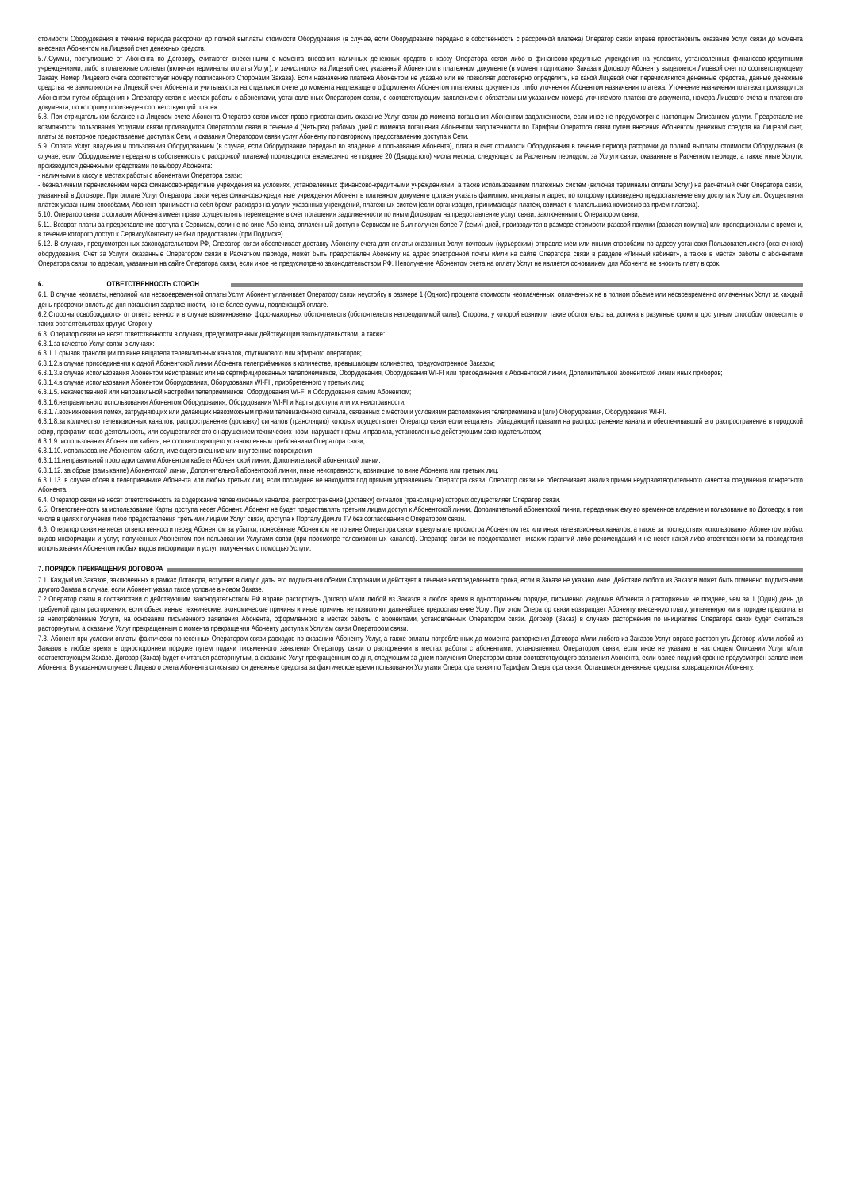стоимости Оборудования в течение периода рассрочки до полной выплаты стоимости Оборудования (в случае, если Оборудование передано в собственность с рассрочкой платежа) Оператор связи вправе приостановить оказание Услуг связи до момента внесения Абонентом на Лицевой счет денежных средств.
5.7.Суммы, поступившие от Абонента по Договору, считаются внесенными с момента внесения наличных денежных средств в кассу Оператора связи либо в финансово-кредитные учреждения на условиях, установленных финансово-кредитными учреждениями, либо в платежные системы (включая терминалы оплаты Услуг), и зачисляются на Лицевой счет, указанный Абонентом в платежном документе (в момент подписания Заказа к Договору Абоненту выделяется Лицевой счет по соответствующему Заказу. Номер Лицевого счета соответствует номеру подписанного Сторонами Заказа). Если назначение платежа Абонентом не указано или не позволяет достоверно определить, на какой Лицевой счет перечисляются денежные средства, данные денежные средства не зачисляются на Лицевой счет Абонента и учитываются на отдельном счете до момента надлежащего оформления Абонентом платежных документов, либо уточнения Абонентом назначения платежа. Уточнение назначения платежа производится Абонентом путем обращения к Оператору связи в местах работы с абонентами, установленных Оператором связи, с соответствующим заявлением с обязательным указанием номера уточняемого платежного документа, номера Лицевого счета и платежного документа, по которому произведен соответствующий платеж.
5.8. При отрицательном балансе на Лицевом счете Абонента Оператор связи имеет право приостановить оказание Услуг связи до момента погашения Абонентом задолженности, если иное не предусмотрено настоящим Описанием услуги. Предоставление возможности пользования Услугами связи производится Оператором связи в течение 4 (Четырех) рабочих дней с момента погашения Абонентом задолженности по Тарифам Оператора связи путем внесения Абонентом денежных средств на Лицевой счет, платы за повторное предоставление доступа к Сети, и оказания Оператором связи услуг Абоненту по повторному предоставлению доступа к Сети.
5.9. Оплата Услуг, владения и пользования Оборудованием (в случае, если Оборудование передано во владение и пользование Абонента), плата в счет стоимости Оборудования в течение периода рассрочки до полной выплаты стоимости Оборудования (в случае, если Оборудование передано в собственность с рассрочкой платежа) производится ежемесячно не позднее 20 (Двадцатого) числа месяца, следующего за Расчетным периодом, за Услуги связи, оказанные в Расчетном периоде, а также иные Услуги, производится денежными средствами по выбору Абонента:
- наличными в кассу в местах работы с абонентами Оператора связи;
- безналичным перечислением через финансово-кредитные учреждения на условиях, установленных финансово-кредитными учреждениями, а также использованием платежных систем (включая терминалы оплаты Услуг) на расчётный счёт Оператора связи, указанный в Договоре. При оплате Услуг Оператора связи через финансово-кредитные учреждения Абонент в платежном документе должен указать фамилию, инициалы и адрес, по которому произведено предоставление ему доступа к Услугам. Осуществляя платеж указанными способами, Абонент принимает на себя бремя расходов на услуги указанных учреждений, платежных систем (если организация, принимающая платеж, взимает с плательщика комиссию за прием платежа).
5.10. Оператор связи с согласия Абонента имеет право осуществлять перемещение в счет погашения задолженности по иным Договорам на предоставление услуг связи, заключенным с Оператором связи,
5.11. Возврат платы за предоставление доступа к Сервисам, если не по вине Абонента, оплаченный доступ к Сервисам не был получен более 7 (семи) дней, производится в размере стоимости разовой покупки (разовая покупка) или пропорционально времени, в течение которого доступ к Сервису/Контенту не был предоставлен (при Подписке).
5.12. В случаях, предусмотренных законодательством РФ, Оператор связи обеспечивает доставку Абоненту счета для оплаты оказанных Услуг почтовым (курьерским) отправлением или иными способами по адресу установки Пользовательского (оконечного) оборудования. Счет за Услуги, оказанные Оператором связи в Расчетном периоде, может быть предоставлен Абоненту на адрес электронной почты и/или на сайте Оператора связи в разделе «Личный кабинет», а также в местах работы с абонентами Оператора связи по адресам, указанным на сайте Оператора связи, если иное не предусмотрено законодательством РФ. Неполучение Абонентом счета на оплату Услуг не является основанием для Абонента не вносить плату в срок.
6. ОТВЕТСТВЕННОСТЬ СТОРОН
6.1. В случае неоплаты, неполной или несвоевременной оплаты Услуг Абонент уплачивает Оператору связи неустойку в размере 1 (Одного) процента стоимости неоплаченных, оплаченных не в полном объеме или несвоевременно оплаченных Услуг за каждый день просрочки вплоть до дня погашения задолженности, но не более суммы, подлежащей оплате.
6.2.Стороны освобождаются от ответственности в случае возникновения форс-мажорных обстоятельств (обстоятельств непреодолимой силы). Сторона, у которой возникли такие обстоятельства, должна в разумные сроки и доступным способом оповестить о таких обстоятельствах другую Сторону.
6.3. Оператор связи не несет ответственности в случаях, предусмотренных действующим законодательством, а также:
6.3.1.за качество Услуг связи в случаях:
6.3.1.1.срывов трансляции по вине вещателя телевизионных каналов, спутникового или эфирного операторов;
6.3.1.2.в случае присоединения к одной Абонентской линии Абонента телеприёмников в количестве, превышающем количество, предусмотренное Заказом;
6.3.1.3.в случае использования Абонентом неисправных или не сертифицированных телеприемников, Оборудования, Оборудования WI-FI или присоединения к Абонентской линии, Дополнительной абонентской линии иных приборов;
6.3.1.4.в случае использования Абонентом Оборудования, Оборудования WI-FI , приобретенного у третьих лиц;
6.3.1.5. некачественной или неправильной настройки телеприемников, Оборудования WI-FI и Оборудования самим Абонентом;
6.3.1.6.неправильного использования Абонентом Оборудования, Оборудования WI-FI и Карты доступа или их неисправности;
6.3.1.7.возникновения помех, затрудняющих или делающих невозможным прием телевизионного сигнала, связанных с местом и условиями расположения телеприемника и (или) Оборудования, Оборудования WI-FI.
6.3.1.8.за количество телевизионных каналов, распространение (доставку) сигналов (трансляцию) которых осуществляет Оператор связи если вещатель, обладающий правами на распространение канала и обеспечивавший его распространение в городской эфир, прекратил свою деятельность, или осуществляет это с нарушением технических норм, нарушает нормы и правила, установленные действующим законодательством;
6.3.1.9. использования Абонентом кабеля, не соответствующего установленным требованиям Оператора связи;
6.3.1.10. использование Абонентом кабеля, имеющего внешние или внутренние повреждения;
6.3.1.11.неправильной прокладки самим Абонентом кабеля Абонентской линии, Дополнительной абонентской линии.
6.3.1.12. за обрыв (замыкание) Абонентской линии, Дополнительной абонентской линии, иные неисправности, возникшие по вине Абонента или третьих лиц.
6.3.1.13. в случае сбоев в телеприемнике Абонента или любых третьих лиц, если последнее не находится под прямым управлением Оператора связи. Оператор связи не обеспечивает анализ причин неудовлетворительного качества соединения конкретного Абонента.
6.4. Оператор связи не несет ответственность за содержание телевизионных каналов, распространение (доставку) сигналов (трансляцию) которых осуществляет Оператор связи.
6.5. Ответственность за использование Карты доступа несет Абонент. Абонент не будет предоставлять третьим лицам доступ к Абонентской линии, Дополнительной абонентской линии, переданных ему во временное владение и пользование по Договору, в том числе в целях получения либо предоставления третьими лицами Услуг связи, доступа к Порталу Дом.ru TV без согласования с Оператором связи.
6.6. Оператор связи не несет ответственности перед Абонентом за убытки, понесённые Абонентом не по вине Оператора связи в результате просмотра Абонентом тех или иных телевизионных каналов, а также за последствия использования Абонентом любых видов информации и услуг, полученных Абонентом при пользовании Услугами связи (при просмотре телевизионных каналов). Оператор связи не предоставляет никаких гарантий либо рекомендаций и не несет какой-либо ответственности за последствия использования Абонентом любых видов информации и услуг, полученных с помощью Услуги.
7. ПОРЯДОК ПРЕКРАЩЕНИЯ ДОГОВОРА
7.1. Каждый из Заказов, заключенных в рамках Договора, вступает в силу с даты его подписания обеими Сторонами и действует в течение неопределенного срока, если в Заказе не указано иное. Действие любого из Заказов может быть отменено подписанием другого Заказа в случае, если Абонент указал такое условие в новом Заказе.
7.2.Оператор связи в соответствии с действующим законодательством РФ вправе расторгнуть Договор и/или любой из Заказов в любое время в одностороннем порядке, письменно уведомив Абонента о расторжении не позднее, чем за 1 (Один) день до требуемой даты расторжения, если объективные технические, экономические причины и иные причины не позволяют дальнейшее предоставление Услуг. При этом Оператор связи возвращает Абоненту внесенную плату, уплаченную им в порядке предоплаты за непотребленные Услуги, на основании письменного заявления Абонента, оформленного в местах работы с абонентами, установленных Оператором связи. Договор (Заказ) в случаях расторжения по инициативе Оператора связи будет считаться расторгнутым, а оказание Услуг прекращенным с момента прекращения Абоненту доступа к Услугам связи Оператором связи.
7.3. Абонент при условии оплаты фактически понесенных Оператором связи расходов по оказанию Абоненту Услуг, а также оплаты потребленных до момента расторжения Договора и/или любого из Заказов Услуг вправе расторгнуть Договор и/или любой из Заказов в любое время в одностороннем порядке путем подачи письменного заявления Оператору связи о расторжении в местах работы с абонентами, установленных Оператором связи, если иное не указано в настоящем Описании Услуг и/или соответствующем Заказе. Договор (Заказ) будет считаться расторгнутым, а оказание Услуг прекращенным со дня, следующим за днем получения Оператором связи соответствующего заявления Абонента, если более поздний срок не предусмотрен заявлением Абонента. В указанном случае с Лицевого счета Абонента списываются денежные средства за фактическое время пользования Услугами Оператора связи по Тарифам Оператора связи. Оставшиеся денежные средства возвращаются Абоненту.